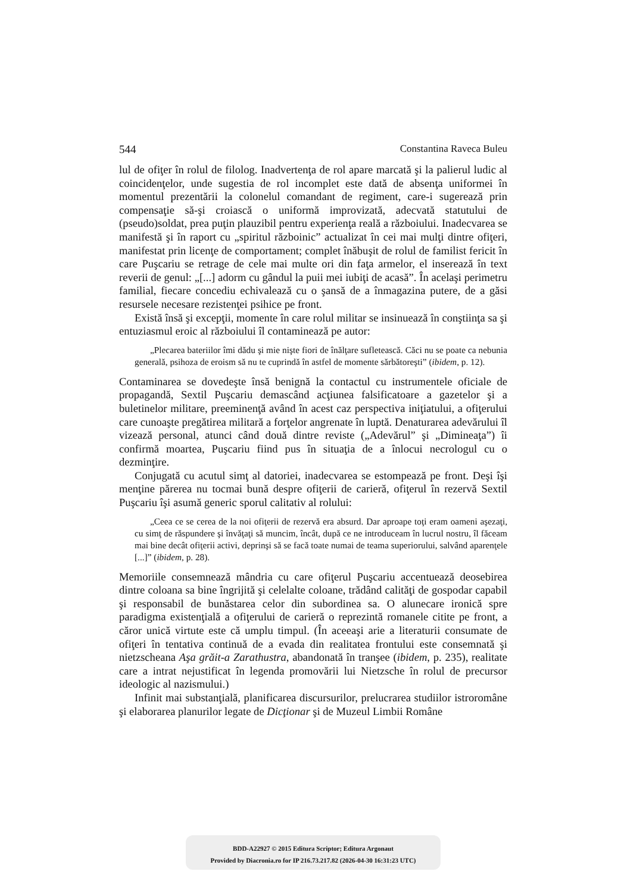544 Constantina Raveca Buleu
lul de ofiţer în rolul de filolog. Inadvertenţa de rol apare marcată şi la palierul ludic al coincidenţelor, unde sugestia de rol incomplet este dată de absenţa uniformei în momentul prezentării la colonelul comandant de regiment, care-i sugerează prin compensaţie să-şi croiască o uniformă improvizată, adecvată statutului de (pseudo)soldat, prea puţin plauzibil pentru experienţa reală a războiului. Inadecvarea se manifestă şi în raport cu „spiritul războinic” actualizat în cei mai mulţi dintre ofiţeri, manifestat prin licenţe de comportament; complet înăbuşit de rolul de familist fericit în care Puşcariu se retrage de cele mai multe ori din faţa armelor, el inserează în text reverii de genul: „[...] adorm cu gândul la puii mei iubiţi de acasă”. În acelaşi perimetru familial, fiecare concediu echivalează cu o şansă de a înmagazina putere, de a găsi resursele necesare rezistenţei psihice pe front.
Există însă şi excepţii, momente în care rolul militar se insinuează în conştiinţa sa şi entuziasmul eroic al războiului îl contaminează pe autor:
„Plecarea bateriilor îmi dădu şi mie nişte fiori de înălţare sufletească. Căci nu se poate ca nebunia generală, psihoza de eroism să nu te cuprindă în astfel de momente sărbătoreşti” (ibidem, p. 12).
Contaminarea se dovedeşte însă benignă la contactul cu instrumentele oficiale de propagandă, Sextil Puşcariu demascând acţiunea falsificatoare a gazetelor şi a buletinelor militare, preeminenţă având în acest caz perspectiva iniţiatului, a ofiţerului care cunoaşte pregătirea militară a forţelor angrenate în luptă. Denaturarea adevărului îl vizează personal, atunci când două dintre reviste („Adevărul” şi „Dimineaţa”) îi confirmă moartea, Puşcariu fiind pus în situaţia de a înlocui necrologul cu o dezminţire.
Conjugată cu acutul simţ al datoriei, inadecvarea se estompează pe front. Deşi îşi menţine părerea nu tocmai bună despre ofiţerii de carieră, ofiţerul în rezervă Sextil Puşcariu îşi asumă generic sporul calitativ al rolului:
„Ceea ce se cerea de la noi ofiţerii de rezervă era absurd. Dar aproape toţi eram oameni aşezaţi, cu simţ de răspundere şi învăţaţi să muncim, încât, după ce ne introduceam în lucrul nostru, îl făceam mai bine decât ofiţerii activi, deprinşi să se facă toate numai de teama superiorului, salvând aparenţele [...]” (ibidem, p. 28).
Memoriile consemnează mândria cu care ofiţerul Puşcariu accentuează deosebirea dintre coloana sa bine îngrijită şi celelalte coloane, trădând calităţi de gospodar capabil şi responsabil de bunăstarea celor din subordinea sa. O alunecare ironică spre paradigma existenţială a ofiţerului de carieră o reprezintă romanele citite pe front, a căror unică virtute este că umplu timpul. (În aceeaşi arie a literaturii consumate de ofiţeri în tentativa continuă de a evada din realitatea frontului este consemnată şi nietzscheana Aşa grăit-a Zarathustra, abandonată în tranşee (ibidem, p. 235), realitate care a intrat nejustificat în legenda promovării lui Nietzsche în rolul de precursor ideologic al nazismului.)
Infinit mai substanţială, planificarea discursurilor, prelucrarea studiilor istroromâne şi elaborarea planurilor legate de Dicţionar şi de Muzeul Limbii Române
BDD-A22927 © 2015 Editura Scriptor; Editura Argonaut
Provided by Diacronia.ro for IP 216.73.217.82 (2026-04-30 16:31:23 UTC)